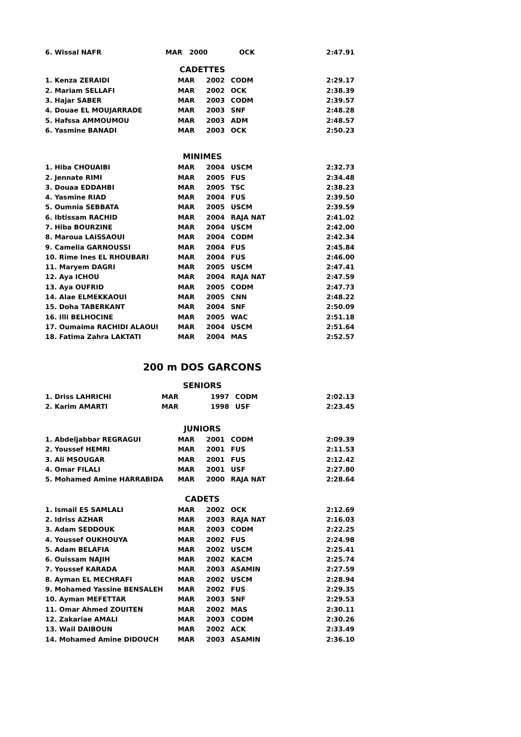| 6. Wissal NAFR | MAR 2000 | OCK | 2:47.91 |
CADETTES
| 1. Kenza ZERAIDI | MAR | 2002 | CODM | 2:29.17 |
| 2. Mariam SELLAFI | MAR | 2002 | OCK | 2:38.39 |
| 3. Hajar SABER | MAR | 2003 | CODM | 2:39.57 |
| 4. Douae EL MOUJARRADE | MAR | 2003 | SNF | 2:48.28 |
| 5. Hafssa AMMOUMOU | MAR | 2003 | ADM | 2:48.57 |
| 6. Yasmine BANADI | MAR | 2003 | OCK | 2:50.23 |
MINIMES
| 1. Hiba CHOUAIBI | MAR | 2004 | USCM | 2:32.73 |
| 2. Jennate RIMI | MAR | 2005 | FUS | 2:34.48 |
| 3. Douaa EDDAHBI | MAR | 2005 | TSC | 2:38.23 |
| 4. Yasmine RIAD | MAR | 2004 | FUS | 2:39.50 |
| 5. Oumnia SEBBATA | MAR | 2005 | USCM | 2:39.59 |
| 6. Ibtissam RACHID | MAR | 2004 | RAJA NAT | 2:41.02 |
| 7. Hiba BOURZINE | MAR | 2004 | USCM | 2:42.00 |
| 8. Maroua LAISSAOUI | MAR | 2004 | CODM | 2:42.34 |
| 9. Camelia GARNOUSSI | MAR | 2004 | FUS | 2:45.84 |
| 10. Rime Ines EL RHOUBARI | MAR | 2004 | FUS | 2:46.00 |
| 11. Maryem DAGRI | MAR | 2005 | USCM | 2:47.41 |
| 12. Aya ICHOU | MAR | 2004 | RAJA NAT | 2:47.59 |
| 13. Aya OUFRID | MAR | 2005 | CODM | 2:47.73 |
| 14. Alae ELMEKKAOUI | MAR | 2005 | CNN | 2:48.22 |
| 15. Doha TABERKANT | MAR | 2004 | SNF | 2:50.09 |
| 16. Illi BELHOCINE | MAR | 2005 | WAC | 2:51.18 |
| 17. Oumaima RACHIDI ALAOUI | MAR | 2004 | USCM | 2:51.64 |
| 18. Fatima Zahra LAKTATI | MAR | 2004 | MAS | 2:52.57 |
200 m DOS GARCONS
SENIORS
| 1. Driss LAHRICHI | MAR | 1997 | CODM | 2:02.13 |
| 2. Karim AMARTI | MAR | 1998 | USF | 2:23.45 |
JUNIORS
| 1. Abdeljabbar REGRAGUI | MAR | 2001 | CODM | 2:09.39 |
| 2. Youssef HEMRI | MAR | 2001 | FUS | 2:11.53 |
| 3. Ali MSOUGAR | MAR | 2001 | FUS | 2:12.42 |
| 4. Omar FILALI | MAR | 2001 | USF | 2:27.80 |
| 5. Mohamed Amine HARRABIDA | MAR | 2000 | RAJA NAT | 2:28.64 |
CADETS
| 1. Ismail ES SAMLALI | MAR | 2002 | OCK | 2:12.69 |
| 2. Idriss AZHAR | MAR | 2003 | RAJA NAT | 2:16.03 |
| 3. Adam SEDDOUK | MAR | 2003 | CODM | 2:22.25 |
| 4. Youssef OUKHOUYA | MAR | 2002 | FUS | 2:24.98 |
| 5. Adam BELAFIA | MAR | 2002 | USCM | 2:25.41 |
| 6. Ouissam NAJIH | MAR | 2002 | KACM | 2:25.74 |
| 7. Youssef KARADA | MAR | 2003 | ASAMIN | 2:27.59 |
| 8. Ayman EL MECHRAFI | MAR | 2002 | USCM | 2:28.94 |
| 9. Mohamed Yassine BENSALEH | MAR | 2002 | FUS | 2:29.35 |
| 10. Ayman MEFETTAR | MAR | 2003 | SNF | 2:29.53 |
| 11. Omar Ahmed ZOUITEN | MAR | 2002 | MAS | 2:30.11 |
| 12. Zakariae AMALI | MAR | 2003 | CODM | 2:30.26 |
| 13. Wail DAIBOUN | MAR | 2002 | ACK | 2:33.49 |
| 14. Mohamed Amine DIDOUCH | MAR | 2003 | ASAMIN | 2:36.10 |